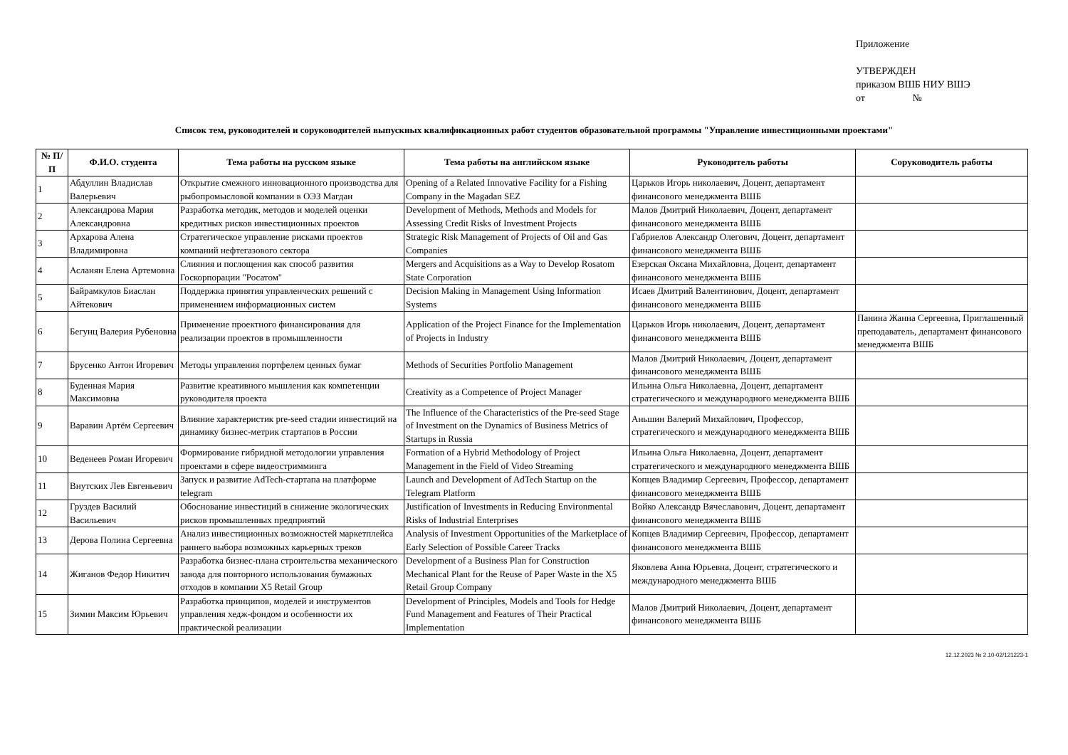Приложение
УТВЕРЖДЕН
приказом ВШБ НИУ ВШЭ
от №
Список тем, руководителей и соруководителей выпускных квалификационных работ студентов образовательной программы "Управление инвестиционными проектами"
| № П/П | Ф.И.О. студента | Тема работы на русском языке | Тема работы на английском языке | Руководитель работы | Соруководитель работы |
| --- | --- | --- | --- | --- | --- |
| 1 | Абдуллин Владислав Валерьевич | Открытие смежного инновационного производства для рыбопромысловой компании в ОЭЗ Магдан | Opening of a Related Innovative Facility for a Fishing Company in the Magadan SEZ | Царьков Игорь николаевич, Доцент, департамент финансового менеджмента ВШБ | |
| 2 | Александрова Мария Александровна | Разработка методик, методов и моделей оценки кредитных рисков инвестиционных проектов | Development of Methods, Methods and Models for Assessing Credit Risks of Investment Projects | Малов Дмитрий Николаевич, Доцент, департамент финансового менеджмента ВШБ | |
| 3 | Архарова Алена Владимировна | Стратегическое управление рисками проектов компаний нефтегазового сектора | Strategic Risk Management of Projects of Oil and Gas Companies | Габриелов Александр Олегович, Доцент, департамент финансового менеджмента ВШБ | |
| 4 | Асланян Елена Артемовна | Слияния и поглощения как способ развития Госкорпорации "Росатом" | Mergers and Acquisitions as a Way to Develop Rosatom State Corporation | Езерская Оксана Михайловна, Доцент, департамент финансового менеджмента ВШБ | |
| 5 | Байрамкулов Биаслан Айтекович | Поддержка принятия управленческих решений с применением информационных систем | Decision Making in Management Using Information Systems | Исаев Дмитрий Валентинович, Доцент, департамент финансового менеджмента ВШБ | |
| 6 | Бегунц Валерия Рубеновна | Применение проектного финансирования для реализации проектов в промышленности | Application of the Project Finance for the Implementation of Projects in Industry | Царьков Игорь николаевич, Доцент, департамент финансового менеджмента ВШБ | Панина Жанна Сергеевна, Приглашенный преподаватель, департамент финансового менеджмента ВШБ |
| 7 | Брусенко Антон Игоревич | Методы управления портфелем ценных бумаг | Methods of Securities Portfolio Management | Малов Дмитрий Николаевич, Доцент, департамент финансового менеджмента ВШБ | |
| 8 | Буденная Мария Максимовна | Развитие креативного мышления как компетенции руководителя проекта | Creativity as a Competence of Project Manager | Ильина Ольга Николаевна, Доцент, департамент стратегического и международного менеджмента ВШБ | |
| 9 | Варавин Артём Сергеевич | Влияние характеристик pre-seed стадии инвестиций на динамику бизнес-метрик стартапов в России | The Influence of the Characteristics of the Pre-seed Stage of Investment on the Dynamics of Business Metrics of Startups in Russia | Аньшин Валерий Михайлович, Профессор, стратегического и международного менеджмента ВШБ | |
| 10 | Веденеев Роман Игоревич | Формирование гибридной методологии управления проектами в сфере видеостримминга | Formation of a Hybrid Methodology of Project Management in the Field of Video Streaming | Ильина Ольга Николаевна, Доцент, департамент стратегического и международного менеджмента ВШБ | |
| 11 | Внутских Лев Евгеньевич | Запуск и развитие AdTech-стартапа на платформе telegram | Launch and Development of AdTech Startup on the Telegram Platform | Копцев Владимир Сергеевич, Профессор, департамент финансового менеджмента ВШБ | |
| 12 | Груздев Василий Васильевич | Обоснование инвестиций в снижение экологических рисков промышленных предприятий | Justification of Investments in Reducing Environmental Risks of Industrial Enterprises | Войко Александр Вячеславович, Доцент, департамент финансового менеджмента ВШБ | |
| 13 | Дерова Полина Сергеевна | Анализ инвестиционных возможностей маркетплейса раннего выбора возможных карьерных треков | Analysis of Investment Opportunities of the Marketplace of Early Selection of Possible Career Tracks | Копцев Владимир Сергеевич, Профессор, департамент финансового менеджмента ВШБ | |
| 14 | Жиганов Федор Никитич | Разработка бизнес-плана строительства механического завода для повторного использования бумажных отходов в компании X5 Retail Group | Development of a Business Plan for Construction Mechanical Plant for the Reuse of Paper Waste in the X5 Retail Group Company | Яковлева Анна Юрьевна, Доцент, стратегического и международного менеджмента ВШБ | |
| 15 | Зимин Максим Юрьевич | Разработка принципов, моделей и инструментов управления хедж-фондом и особенности их практической реализации | Development of Principles, Models and Tools for Hedge Fund Management and Features of Their Practical Implementation | Малов Дмитрий Николаевич, Доцент, департамент финансового менеджмента ВШБ | |
12.12.2023 № 2.10-02/121223-1